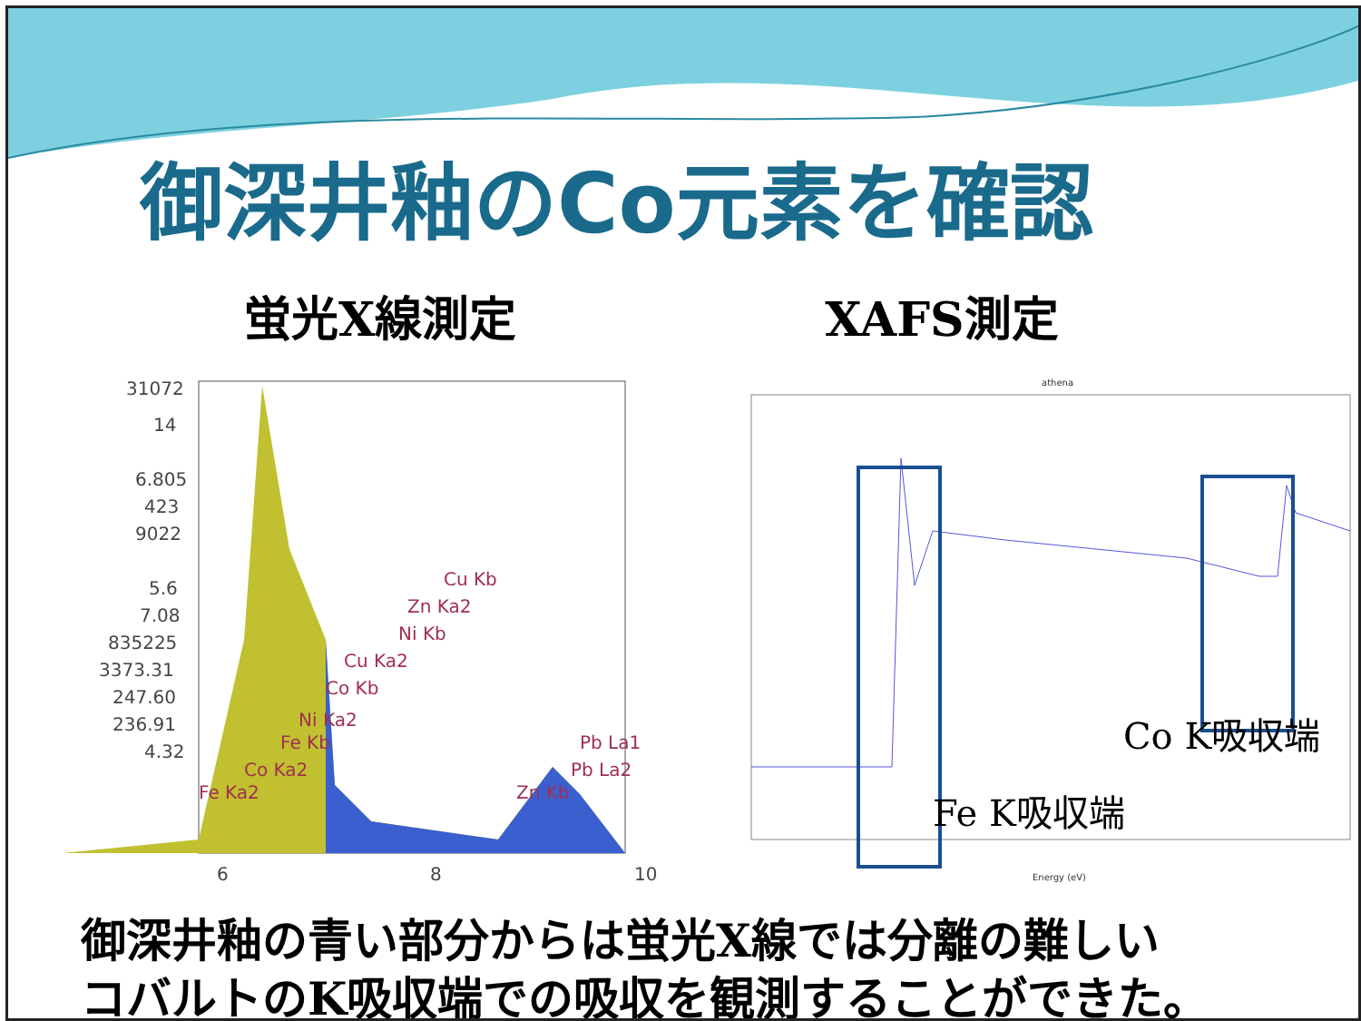御深井釉のCo元素を確認
蛍光X線測定 XAFS測定
31072
14
6.805
423
9022
5.6
7.08
835225
3373.31
247.60
236.91
4.32
Cu Kb
Zn Ka2
Ni Kb
Cu Ka2
Co Kb
Ni Ka2
Fe Kb
Co Ka2
Fe Ka2
Zn Kb
Pb La1
Pb La2
6
8
10
athena
Energy (eV)
Co K吸収端
Fe K吸収端
御深井釉の青い部分からは蛍光X線では分離の難しい
コバルトのK吸収端での吸収を観測することができた。